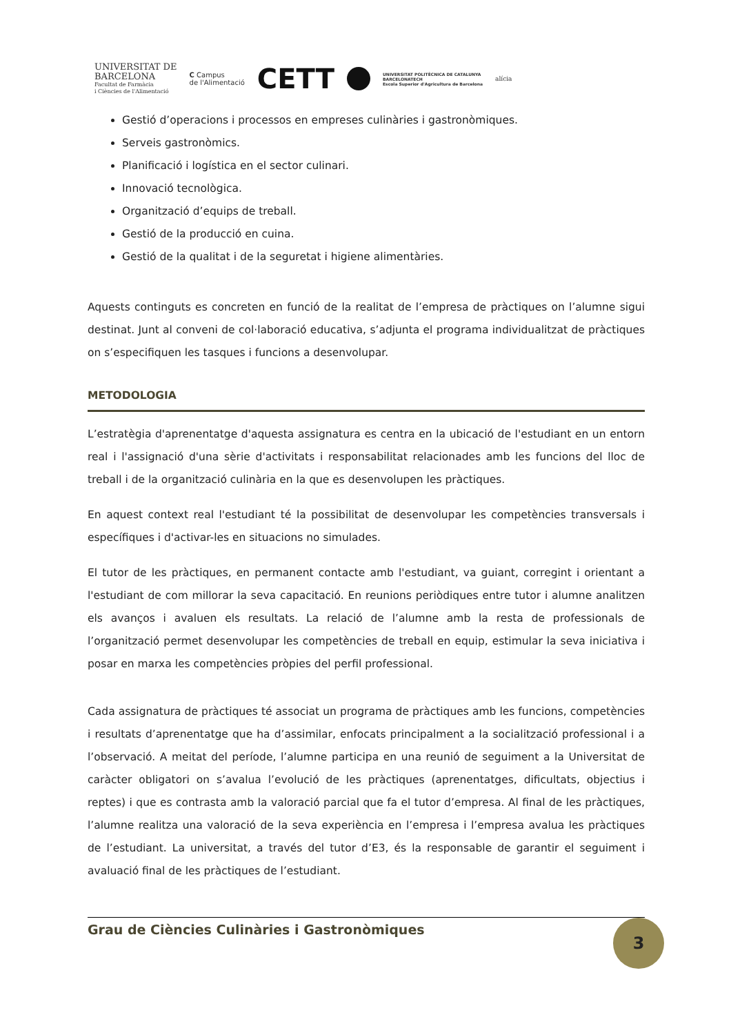UNIVERSITAT DE
BARCELONA
Facultat de Farmàcia
i Ciències de l'Alimentació
C Campus
de l'Alimentació
CETT
UNIVERSITAT POLITÈCNICA DE CATALUNYA
BARCELONATECH
Escola Superior d'Agricultura de Barcelona
alícia
Gestió d’operacions i processos en empreses culinàries i gastronòmiques.
Serveis gastronòmics.
Planificació i logística en el sector culinari.
Innovació tecnològica.
Organització d’equips de treball.
Gestió de la producció en cuina.
Gestió de la qualitat i de la seguretat i higiene alimentàries.
Aquests continguts es concreten en funció de la realitat de l’empresa de pràctiques on l’alumne sigui destinat. Junt al conveni de col·laboració educativa, s’adjunta el programa individualitzat de pràctiques on s’especifiquen les tasques i funcions a desenvolupar.
METODOLOGIA
L’estratègia d'aprenentatge d'aquesta assignatura es centra en la ubicació de l'estudiant en un entorn real i l'assignació d'una sèrie d'activitats i responsabilitat relacionades amb les funcions del lloc de treball i de la organització culinària en la que es desenvolupen les pràctiques.
En aquest context real l'estudiant té la possibilitat de desenvolupar les competències transversals i específiques i d'activar-les en situacions no simulades.
El tutor de les pràctiques, en permanent contacte amb l'estudiant, va guiant, corregint i orientant a l'estudiant de com millorar la seva capacitació. En reunions periòdiques entre tutor i alumne analitzen els avanços i avaluen els resultats. La relació de l’alumne amb la resta de professionals de l’organització permet desenvolupar les competències de treball en equip, estimular la seva iniciativa i posar en marxa les competències pròpies del perfil professional.
Cada assignatura de pràctiques té associat un programa de pràctiques amb les funcions, competències i resultats d’aprenentatge que ha d’assimilar, enfocats principalment a la socialització professional i a l’observació. A meitat del període, l’alumne participa en una reunió de seguiment a la Universitat de caràcter obligatori on s’avalua l’evolució de les pràctiques (aprenentatges, dificultats, objectius i reptes) i que es contrasta amb la valoració parcial que fa el tutor d’empresa. Al final de les pràctiques, l’alumne realitza una valoració de la seva experiència en l’empresa i l’empresa avalua les pràctiques de l’estudiant. La universitat, a través del tutor d’E3, és la responsable de garantir el seguiment i avaluació final de les pràctiques de l’estudiant.
Grau de Ciències Culinàries i Gastronòmiques
3